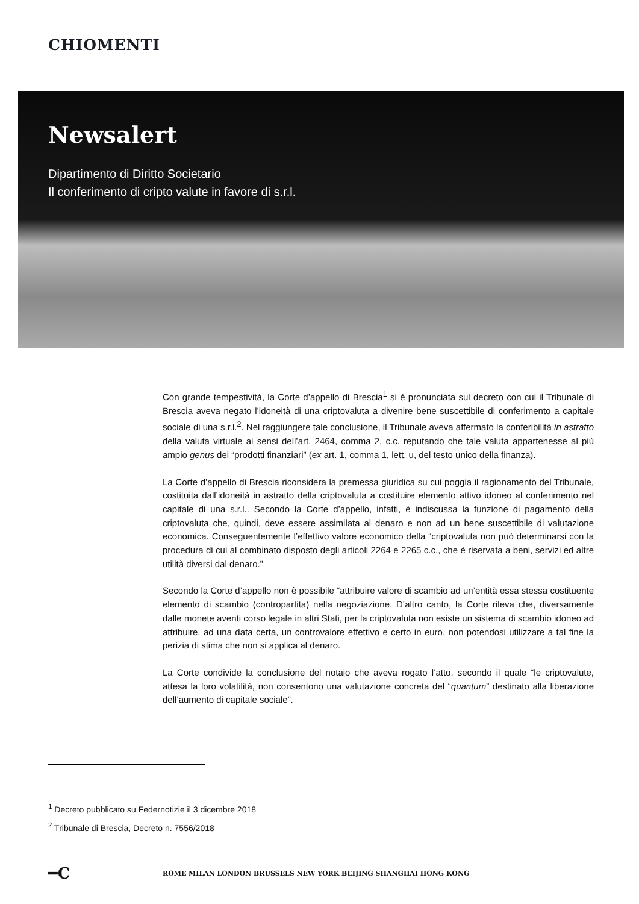CHIOMENTI
Newsalert
Dipartimento di Diritto Societario
Il conferimento di cripto valute in favore di s.r.l.
Con grande tempestività, la Corte d’appello di Brescia<sup>1</sup> si è pronunciata sul decreto con cui il Tribunale di Brescia aveva negato l’idoneità di una criptovaluta a divenire bene suscettibile di conferimento a capitale sociale di una s.r.l.<sup>2</sup>. Nel raggiungere tale conclusione, il Tribunale aveva affermato la conferibilità in astratto della valuta virtuale ai sensi dell’art. 2464, comma 2, c.c. reputando che tale valuta appartenesse al più ampio genus dei “prodotti finanziari” (ex art. 1, comma 1, lett. u, del testo unico della finanza).
La Corte d’appello di Brescia riconsidera la premessa giuridica su cui poggia il ragionamento del Tribunale, costituita dall’idoneità in astratto della criptovaluta a costituire elemento attivo idoneo al conferimento nel capitale di una s.r.l.. Secondo la Corte d’appello, infatti, è indiscussa la funzione di pagamento della criptovaluta che, quindi, deve essere assimilata al denaro e non ad un bene suscettibile di valutazione economica. Conseguentemente l’effettivo valore economico della “criptovaluta non può determinarsi con la procedura di cui al combinato disposto degli articoli 2264 e 2265 c.c., che è riservata a beni, servizi ed altre utilità diversi dal denaro.”
Secondo la Corte d’appello non è possibile “attribuire valore di scambio ad un’entità essa stessa costituente elemento di scambio (contropartita) nella negoziazione. D’altro canto, la Corte rileva che, diversamente dalle monete aventi corso legale in altri Stati, per la criptovaluta non esiste un sistema di scambio idoneo ad attribuire, ad una data certa, un controvalore effettivo e certo in euro, non potendosi utilizzare a tal fine la perizia di stima che non si applica al denaro.
La Corte condivide la conclusione del notaio che aveva rogato l’atto, secondo il quale “le criptovalute, attesa la loro volatilità, non consentono una valutazione concreta del “quantum” destinato alla liberazione dell’aumento di capitale sociale”.
<sup>1</sup> Decreto pubblicato su Federnotizie il 3 dicembre 2018
<sup>2</sup> Tribunale di Brescia, Decreto n. 7556/2018
━C ROME MILAN LONDON BRUSSELS NEW YORK BEIJING SHANGHAI HONG KONG